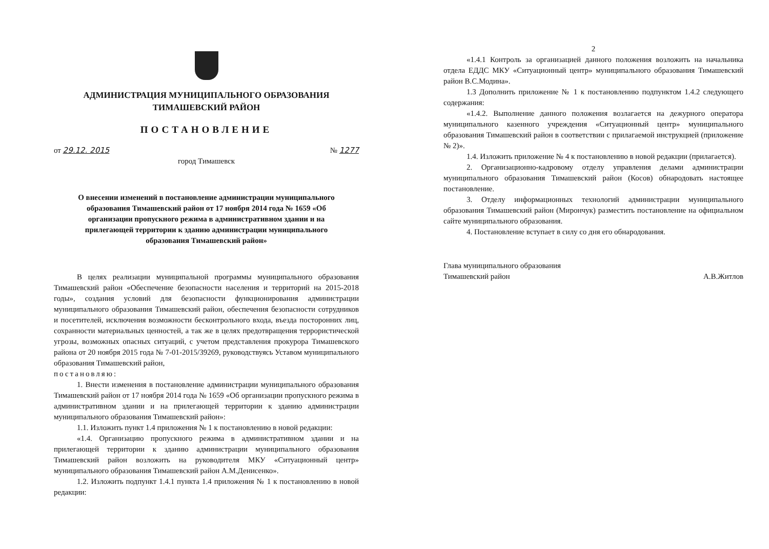АДМИНИСТРАЦИЯ МУНИЦИПАЛЬНОГО ОБРАЗОВАНИЯ
ТИМАШЕВСКИЙ РАЙОН
ПОСТАНОВЛЕНИЕ
от 29.12. 2015 № 1277
город Тимашевск
О внесении изменений в постановление администрации муниципального образования Тимашевский район от 17 ноября 2014 года № 1659 «Об организации пропускного режима в административном здании и на прилегающей территории к зданию администрации муниципального образования Тимашевский район»
В целях реализации муниципальной программы муниципального образования Тимашевский район «Обеспечение безопасности населения и территорий на 2015-2018 годы», создания условий для безопасности функционирования администрации муниципального образования Тимашевский район, обеспечения безопасности сотрудников и посетителей, исключения возможности бесконтрольного входа, въезда посторонних лиц, сохранности материальных ценностей, а так же в целях предотвращения террористической угрозы, возможных опасных ситуаций, с учетом представления прокурора Тимашевского района от 20 ноября 2015 года № 7-01-2015/39269, руководствуясь Уставом муниципального образования Тимашевский район,
постановляю:
1. Внести изменения в постановление администрации муниципального образования Тимашевский район от 17 ноября 2014 года № 1659 «Об организации пропускного режима в административном здании и на прилегающей территории к зданию администрации муниципального образования Тимашевский район»:
1.1. Изложить пункт 1.4 приложения № 1 к постановлению в новой редакции:
«1.4. Организацию пропускного режима в административном здании и на прилегающей территории к зданию администрации муниципального образования Тимашевский район возложить на руководителя МКУ «Ситуационный центр» муниципального образования Тимашевский район А.М.Денисенко».
1.2. Изложить подпункт 1.4.1 пункта 1.4 приложения № 1 к постановлению в новой редакции:
2
«1.4.1 Контроль за организацией данного положения возложить на начальника отдела ЕДДС МКУ «Ситуационный центр» муниципального образования Тимашевский район В.С.Модина».
1.3 Дополнить приложение № 1 к постановлению подпунктом 1.4.2 следующего содержания:
«1.4.2. Выполнение данного положения возлагается на дежурного оператора муниципального казенного учреждения «Ситуационный центр» муниципального образования Тимашевский район в соответствии с прилагаемой инструкцией (приложение № 2)».
1.4. Изложить приложение № 4 к постановлению в новой редакции (прилагается).
2. Организационно-кадровому отделу управления делами администрации муниципального образования Тимашевский район (Косов) обнародовать настоящее постановление.
3. Отделу информационных технологий администрации муниципального образования Тимашевский район (Мирончук) разместить постановление на официальном сайте муниципального образования.
4. Постановление вступает в силу со дня его обнародования.
Глава муниципального образования
Тимашевский район
А.В.Житлов